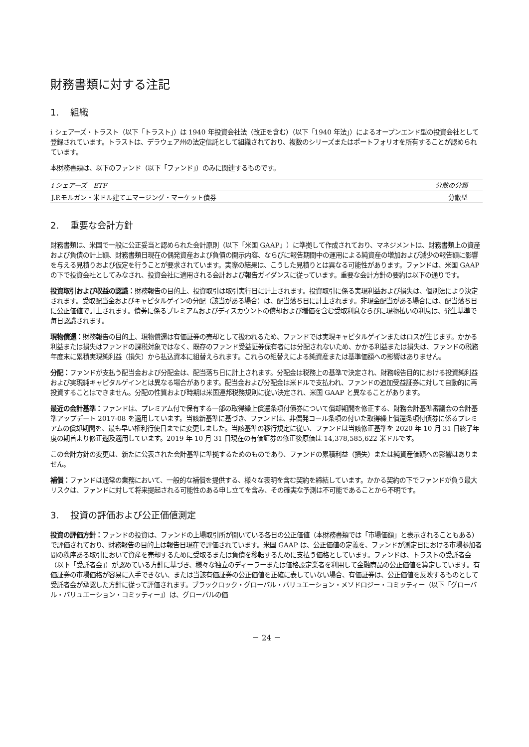財務書類に対する注記
1. 組織
i シェアーズ・トラスト（以下「トラスト」）は 1940 年投資会社法（改正を含む）（以下「1940 年法」）によるオープンエンド型の投資会社として登録されています。トラストは、デラウェア州の法定信託として組織されており、複数のシリーズまたはポートフォリオを所有することが認められています。
本財務書類は、以下のファンド（以下「ファンド」）のみに関連するものです。
| i シェアーズ ETF | 分散の分類 |
| --- | --- |
| J.P.モルガン・米ドル建てエマージング・マーケット債券 | 分散型 |
2. 重要な会計方針
財務書類は、米国で一般に公正妥当と認められた会計原則（以下「米国 GAAP」）に準拠して作成されており、マネジメントは、財務書類上の資産および負債の計上額、財務書類日現在の偶発資産および負債の開示内容、ならびに報告期間中の運用による純資産の増加および減少の報告額に影響を与える見積りおよび仮定を行うことが要求されています。実際の結果は、こうした見積りとは異なる可能性があります。ファンドは、米国 GAAP の下で投資会社としてみなされ、投資会社に適用される会計および報告ガイダンスに従っています。重要な会計方針の要約は以下の通りです。
投資取引および収益の認識：財務報告の目的上、投資取引は取引実行日に計上されます。投資取引に係る実現利益および損失は、個別法により決定されます。受取配当金およびキャピタルゲインの分配（該当がある場合）は、配当落ち日に計上されます。非現金配当がある場合には、配当落ち日に公正価値で計上されます。債券に係るプレミアムおよびディスカウントの償却および増価を含む受取利息ならびに現物払いの利息は、発生基準で毎日認識されます。
現物償還：財務報告の目的上、現物償還は有価証券の売却として扱われるため、ファンドでは実現キャピタルゲインまたはロスが生じます。かかる利益または損失はファンドの課税対象ではなく、既存のファンド受益証券保有者には分配されないため、かかる利益または損失は、ファンドの税務年度末に累積実現純利益（損失）から払込資本に組替えられます。これらの組替えによる純資産または基準価額への影響はありません。
分配：ファンドが支払う配当金および分配金は、配当落ち日に計上されます。分配金は税務上の基準で決定され、財務報告目的における投資純利益および実現純キャピタルゲインとは異なる場合があります。配当金および分配金は米ドルで支払われ、ファンドの追加受益証券に対して自動的に再投資することはできません。分配の性質および時期は米国連邦税務規則に従い決定され、米国 GAAP と異なることがあります。
最近の会計基準：ファンドは、プレミアム付で保有する一部の取得繰上償還条項付債券について償却期間を修正する、財務会計基準審議会の会計基準アップデート 2017-08 を適用しています。当該新基準に基づき、ファンドは、非偶発コール条項の付いた取得繰上償還条項付債券に係るプレミアムの償却期間を、最も早い権利行使日までに変更しました。当該基準の移行規定に従い、ファンドは当該修正基準を 2020 年 10 月 31 日終了年度の期首より修正遡及適用しています。2019 年 10 月 31 日現在の有価証券の修正後原価は 14,378,585,622 米ドルです。
この会計方針の変更は、新たに公表された会計基準に準拠するためのものであり、ファンドの累積利益（損失）または純資産価額への影響はありません。
補償：ファンドは通常の業務において、一般的な補償を提供する、様々な表明を含む契約を締結しています。かかる契約の下でファンドが負う最大リスクは、ファンドに対して将来提起される可能性のある申し立てを含み、その確実な予測は不可能であることから不明です。
3. 投資の評価および公正価値測定
投資の評価方針：ファンドの投資は、ファンドの上場取引所が開いている各日の公正価値（本財務書類では「市場価額」と表示されることもある）で評価されており、財務報告の目的上は報告日現在で評価されています。米国 GAAP は、公正価値の定義を、ファンドが測定日における市場参加者間の秩序ある取引において資産を売却するために受取るまたは負債を移転するために支払う価格としています。ファンドは、トラストの受託者会（以下「受託者会」）が認めている方針に基づき、様々な独立のディーラーまたは価格設定業者を利用して金融商品の公正価値を算定しています。有価証券の市場価格が容易に入手できない、または当該有価証券の公正価値を正確に表していない場合、有価証券は、公正価値を反映するものとして受託者会が承認した方針に従って評価されます。ブラックロック・グローバル・バリュエーション・メソドロジー・コミッティー（以下「グローバル・バリュエーション・コミッティー」）は、グローバルの価
－ 24 －